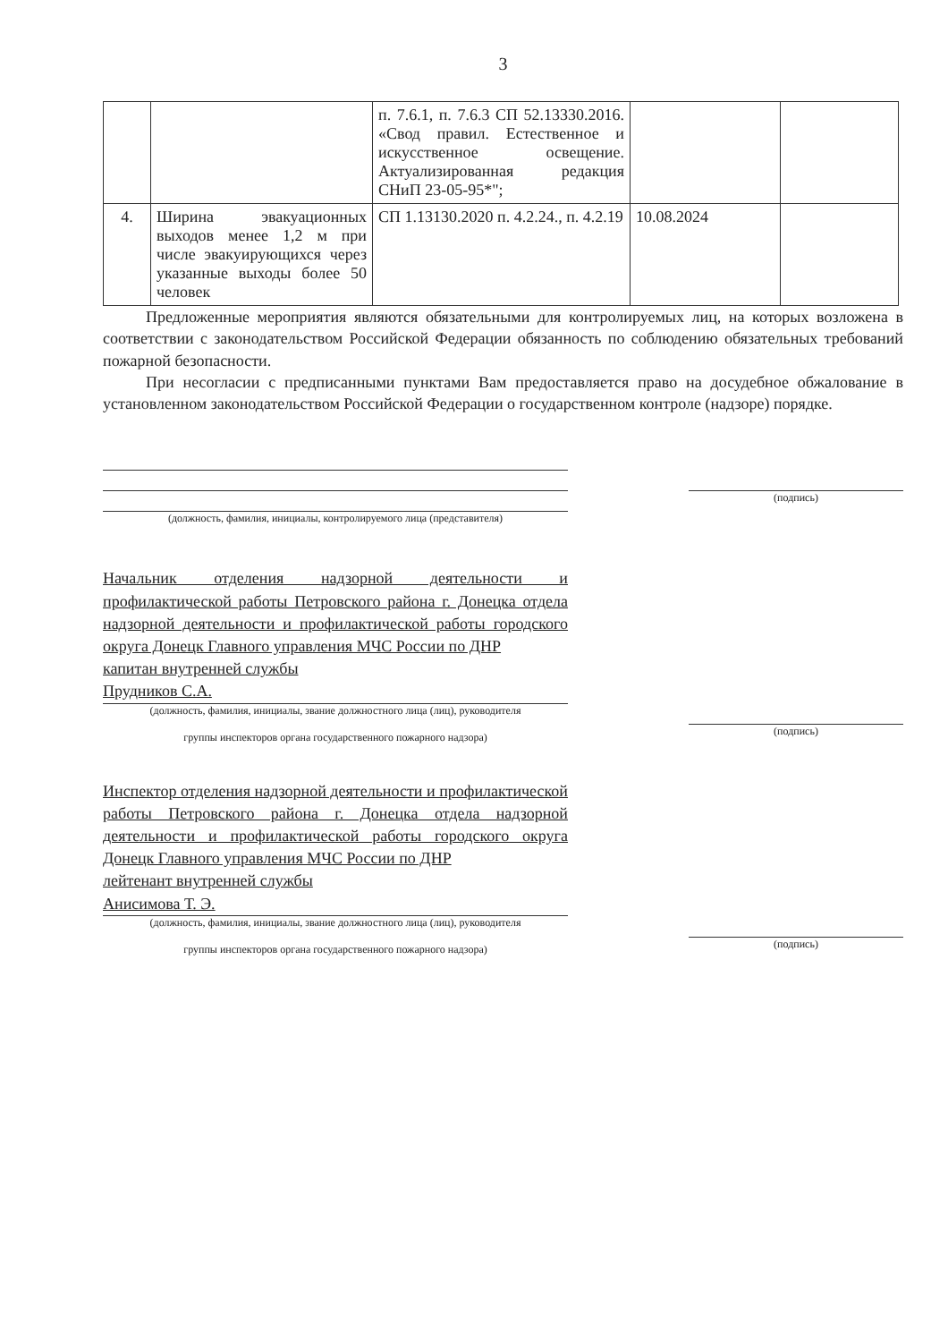3
| | | п. 7.6.1, п. 7.6.3 СП 52.13330.2016. «Свод правил. Естественное и искусственное освещение. Актуализированная редакция СНиП 23-05-95*"; | | |
| 4. | Ширина эвакуационных выходов менее 1,2 м при числе эвакуирующихся через указанные выходы более 50 человек | СП 1.13130.2020 п. 4.2.24., п. 4.2.19 | 10.08.2024 | |
Предложенные мероприятия являются обязательными для контролируемых лиц, на которых возложена в соответствии с законодательством Российской Федерации обязанность по соблюдению обязательных требований пожарной безопасности.
При несогласии с предписанными пунктами Вам предоставляется право на досудебное обжалование в установленном законодательством Российской Федерации о государственном контроле (надзоре) порядке.
(должность, фамилия, инициалы, контролируемого лица (представителя)
(подпись)
Начальник отделения надзорной деятельности и профилактической работы Петровского района г. Донецка отдела надзорной деятельности и профилактической работы городского округа Донецк Главного управления МЧС России по ДНР
капитан внутренней службы
Прудников С.А.
(должность, фамилия, инициалы, звание должностного лица (лиц), руководителя
группы инспекторов органа государственного пожарного надзора)
(подпись)
Инспектор отделения надзорной деятельности и профилактической работы Петровского района г. Донецка отдела надзорной деятельности и профилактической работы городского округа Донецк Главного управления МЧС России по ДНР
лейтенант внутренней службы
Анисимова Т. Э.
(должность, фамилия, инициалы, звание должностного лица (лиц), руководителя
группы инспекторов органа государственного пожарного надзора)
(подпись)